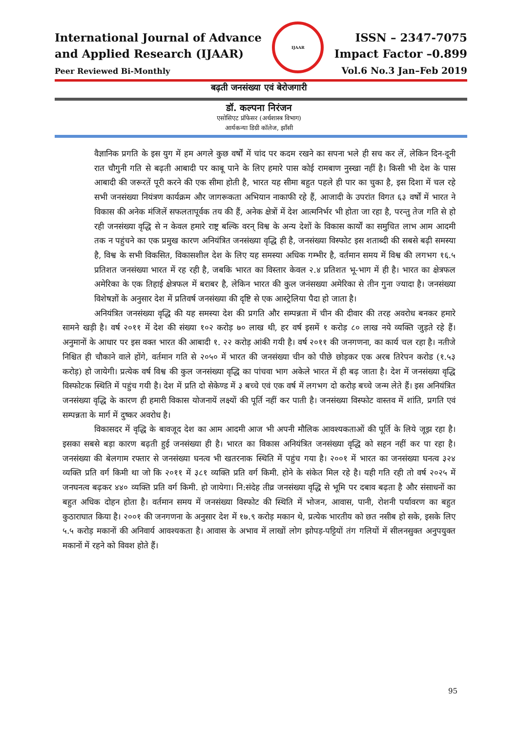International Journal of Advance
and Applied Research (IJAAR)
Peer Reviewed Bi-Monthly
IJAAR
ISSN – 2347-7075
Impact Factor –0.899
Vol.6 No.3 Jan–Feb 2019
बढ़ती जनसंख्या एवं बेरोजगारी
डॉ. कल्पना निरंजन
एसोसिएट प्रॉफेसर (अर्थशास्त्र विभाग)
आर्यकन्या डिग्री कॉलेज, झाँसी
वैज्ञानिक प्रगति के इस युग में हम अगले कुछ वर्षों में चांद पर कदम रखने का सपना भले ही सच कर लें, लेकिन दिन-दूनी रात चौगुनी गति से बढ़ती आबादी पर काबू पाने के लिए हमारे पास कोई रामबाण नुस्खा नहीं है। किसी भी देश के पास आबादी की जरूरतें पूरी करने की एक सीमा होती है, भारत यह सीमा बहुत पहले ही पार का चुका है, इस दिशा में चल रहे सभी जनसंख्या नियंत्रण कार्यक्रम और जागरूकता अभियान नाकाफी रहे हैं, आजादी के उपरांत विगत ६३ वर्षों में भारत ने विकास की अनेक मंजिलें सफलतापूर्वक तय की हैं, अनेक क्षेत्रों में देश आत्मनिर्भर भी होता जा रहा है, परन्तु तेज गति से हो रही जनसंख्या वृद्धि से न केवल हमारे राष्ट्र बल्कि वरन् विश्व के अन्य देशों के विकास कार्यों का समुचित लाभ आम आदमी तक न पहुंचने का एक प्रमुख कारण अनियंत्रित जनसंख्या वृद्धि ही है, जनसंख्या विस्फोट इस शताब्दी की सबसे बढ़ी समस्या है, विश्व के सभी विकसित, विकासशील देश के लिए यह समस्या अधिक गम्भीर है, वर्तमान समय में विश्व की लगभग १६.५ प्रतिशत जनसंख्या भारत में रह रही है, जबकि भारत का विस्तार केवल २.४ प्रतिशत भू-भाग में ही है। भारत का क्षेत्रफल अमेरिका के एक तिहाई क्षेत्रफल में बराबर है, लेकिन भारत की कुल जनंसख्या अमेरिका से तीन गुना ज्यादा है। जनसंख्या विशेषज्ञों के अनुसार देश में प्रतिवर्ष जनसंख्या की दृष्टि से एक आस्ट्रेलिया पैदा हो जाता है।
अनियंत्रित जनसंख्या वृद्धि की यह समस्या देश की प्रगति और सम्पन्नता में चीन की दीवार की तरह अवरोध बनकर हमारे सामने खड़ी है। वर्ष २०११ में देश की संख्या १०२ करोड़ ७० लाख थी, हर वर्ष इसमें १ करोड़ ८० लाख नये व्यक्ति जुड़ते रहे हैं। अनुमानों के आधार पर इस वक्त भारत की आबादी १. २२ करोड़ आंकी गयी है। वर्ष २०११ की जनगणना, का कार्य चल रहा है। नतीजे निश्चित ही चौकाने वाले होंगे, वर्तमान गति से २०५० में भारत की जनसंख्या चीन को पीछे छोड़कर एक अरब तिरेपन करोड (१.५३ करोड़) हो जायेगी। प्रत्येक वर्ष विश्व की कुल जनसंख्या वृद्धि का पांचवा भाग अकेले भारत में ही बढ़ जाता है। देश में जनसंख्या वृद्धि विस्फोटक स्थिति में पहुंच गयी है। देश में प्रति दो सेकेण्ड में ३ बच्चे एवं एक वर्ष में लगभग दो करोड़ बच्चे जन्म लेते हैं। इस अनियंत्रित जनसंख्या वृद्धि के कारण ही हमारी विकास योजनायें लक्ष्यों की पूर्ति नहीं कर पाती है। जनसंख्या विस्फोट वास्तव में शांति, प्रगति एवं सम्पन्नता के मार्ग में दुष्कर अवरोध है।
विकासदर में वृद्धि के बावजूद देश का आम आदमी आज भी अपनी मौलिक आवश्यकताओं की पूर्ति के लिये जूझ रहा है। इसका सबसे बड़ा कारण बढ़ती हुई जनसंख्या ही है। भारत का विकास अनियंत्रित जनसंख्या वृद्धि को सहन नहीं कर पा रहा है। जनसंख्या की बेलगाम रफ्तार से जनसंख्या घनत्व भी खतरनाक स्थिति में पहुंच गया है। २००१ में भारत का जनसंख्या घनत्व ३२४ व्यक्ति प्रति वर्ग किमी था जो कि २०११ में ३८१ व्यक्ति प्रति वर्ग किमी. होने के संकेत मिल रहे है। यही गति रही तो वर्ष २०२५ में जनघनत्व बढ़कर ४४० व्यक्ति प्रति वर्ग किमी. हो जायेगा। नि:संदेह तीव्र जनसंख्या वृद्धि से भूमि पर दबाव बढ़ता है और संसाधनों का बहुत अधिक दोहन होता है। वर्तमान समय में जनसंख्या विस्फोट की स्थिति में भोजन, आवास, पानी, रोशनी पर्यावरण का बहुत कुठाराघात किया है। २००१ की जनगणना के अनुसार देश में १७.९ करोड़ मकान थे, प्रत्येक भारतीय को छत नसीब हो सके, इसके लिए ५.५ करोड़ मकानों की अनिवार्य आवश्यकता है। आवास के अभाव में लाखों लोग झोपड़-पट्टियों तंग गलियों में सीलनसुक्त अनुपयुक्त मकानों में रहने को विवश होते हैं।
95